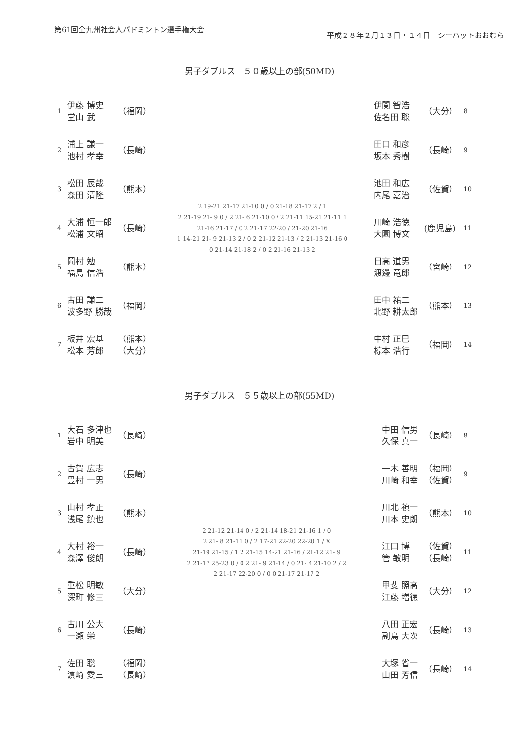第61回全九州社会人バドミントン選手権大会
平成２８年２月１３日・１４日　シーハットおおむら
男子ダブルス　５０歳以上の部(50MD)
| 1 | 伊藤 博史 堂山 武 | （福岡） |
| 2 | 浦上 謙一 池村 孝幸 | （長崎） |
| 3 | 松田 辰哉 森田 清隆 | （熊本） |
| 4 | 大浦 恒一郎 松浦 文昭 | （長崎） |
| 5 | 岡村 勉 福島 信浩 | （熊本） |
| 6 | 古田 謙二 波多野 勝哉 | （福岡） |
| 7 | 板井 宏基 松本 芳郎 | （熊本） （大分） |
2 19-21 21-17 21-10 0 / 0 21-18 21-17 2 / 1
2 21-19 21- 9 0 / 2 21- 6 21-10 0 / 2 21-11 15-21 21-11 1
21-16 21-17 / 0 2 21-17 22-20 / 21-20 21-16
1 14-21 21- 9 21-13 2 / 0 2 21-12 21-13 / 2 21-13 21-16 0
0 21-14 21-18 2 / 0 2 21-16 21-13 2
| 伊関 智浩 佐名田 聡 | （大分） | 8 |
| 田口 和彦 坂本 秀樹 | （長崎） | 9 |
| 池田 和広 内尾 嘉治 | （佐賀） | 10 |
| 川崎 浩徳 大園 博文 | (鹿児島) | 11 |
| 日高 道男 渡邊 竜郎 | （宮崎） | 12 |
| 田中 祐二 北野 耕太郎 | （熊本） | 13 |
| 中村 正巳 椋本 浩行 | （福岡） | 14 |
男子ダブルス　５５歳以上の部(55MD)
| 1 | 大石 多津也 岩中 明美 | （長崎） |
| 2 | 古賀 広志 豊村 一男 | （長崎） |
| 3 | 山村 孝正 浅尾 鎮也 | （熊本） |
| 4 | 大村 裕一 森澤 俊朗 | （長崎） |
| 5 | 重松 明敏 深町 修三 | （大分） |
| 6 | 古川 公大 一瀬 栄 | （長崎） |
| 7 | 佐田 聡 濵崎 愛三 | （福岡） （長崎） |
2 21-12 21-14 0 / 2 21-14 18-21 21-16 1 / 0
2 21- 8 21-11 0 / 2 17-21 22-20 22-20 1 / X
21-19 21-15 / 1 2 21-15 14-21 21-16 / 21-12 21- 9
2 21-17 25-23 0 / 0 2 21- 9 21-14 / 0 21- 4 21-10 2 / 2
2 21-17 22-20 0 / 0 0 21-17 21-17 2
| 中田 信男 久保 真一 | （長崎） | 8 |
| 一木 善明 川崎 和幸 | （福岡） （佐賀） | 9 |
| 川北 禎一 川本 史朗 | （熊本） | 10 |
| 江口 博 管 敏明 | （佐賀） （長崎） | 11 |
| 甲斐 照高 江藤 増徳 | （大分） | 12 |
| 八田 正宏 副島 大次 | （長崎） | 13 |
| 大塚 省一 山田 芳信 | （長崎） | 14 |